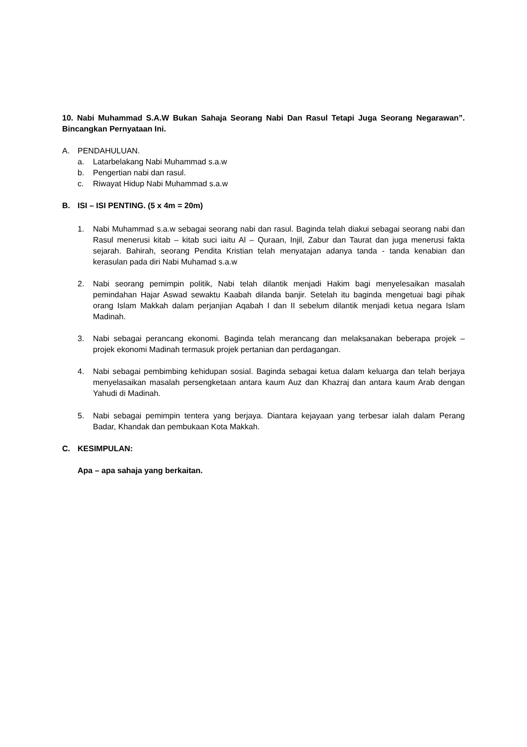10. Nabi Muhammad S.A.W Bukan Sahaja Seorang Nabi Dan Rasul Tetapi Juga Seorang Negarawan”. Bincangkan Pernyataan Ini.
A. PENDAHULUAN.
a. Latarbelakang Nabi Muhammad s.a.w
b. Pengertian nabi dan rasul.
c. Riwayat Hidup Nabi Muhammad s.a.w
B. ISI – ISI PENTING. (5 x 4m = 20m)
1. Nabi Muhammad s.a.w sebagai seorang nabi dan rasul. Baginda telah diakui sebagai seorang nabi dan Rasul menerusi kitab – kitab suci iaitu Al – Quraan, Injil, Zabur dan Taurat dan juga menerusi fakta sejarah. Bahirah, seorang Pendita Kristian telah menyatajan adanya tanda - tanda kenabian dan kerasulan pada diri Nabi Muhamad s.a.w
2. Nabi seorang pemimpin politik, Nabi telah dilantik menjadi Hakim bagi menyelesaikan masalah pemindahan Hajar Aswad sewaktu Kaabah dilanda banjir. Setelah itu baginda mengetuai bagi pihak orang Islam Makkah dalam perjanjian Aqabah I dan II sebelum dilantik menjadi ketua negara Islam Madinah.
3. Nabi sebagai perancang ekonomi. Baginda telah merancang dan melaksanakan beberapa projek – projek ekonomi Madinah termasuk projek pertanian dan perdagangan.
4. Nabi sebagai pembimbing kehidupan sosial. Baginda sebagai ketua dalam keluarga dan telah berjaya menyelasaikan masalah persengketaan antara kaum Auz dan Khazraj dan antara kaum Arab dengan Yahudi di Madinah.
5. Nabi sebagai pemimpin tentera yang berjaya. Diantara kejayaan yang terbesar ialah dalam Perang Badar, Khandak dan pembukaan Kota Makkah.
C. KESIMPULAN:
Apa – apa sahaja yang berkaitan.